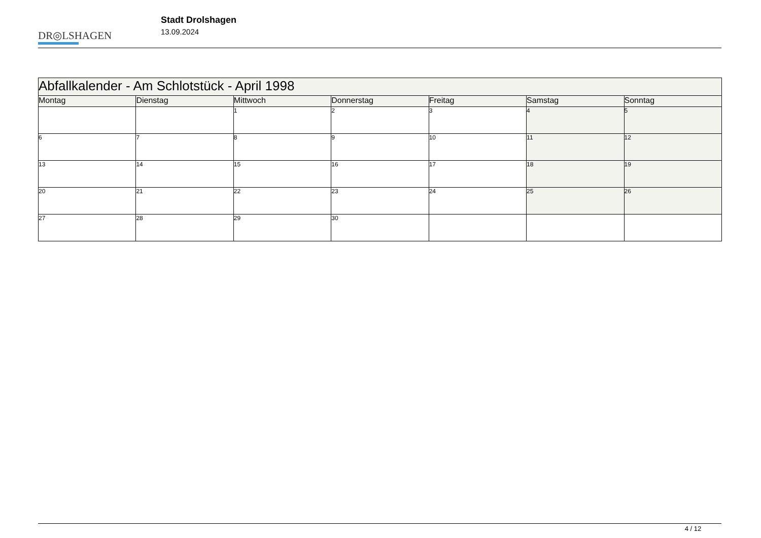DR◎LSHAGEN
Stadt Drolshagen
13.09.2024
| Abfallkalender - Am Schlotstück - April 1998 | | | | | | |
| --- | --- | --- | --- | --- | --- | --- |
| Montag | Dienstag | Mittwoch | Donnerstag | Freitag | Samstag | Sonntag |
| | | 1 | 2 | 3 | 4 | 5 |
| 6 | 7 | 8 | 9 | 10 | 11 | 12 |
| 13 | 14 | 15 | 16 | 17 | 18 | 19 |
| 20 | 21 | 22 | 23 | 24 | 25 | 26 |
| 27 | 28 | 29 | 30 | | | |
4 / 12